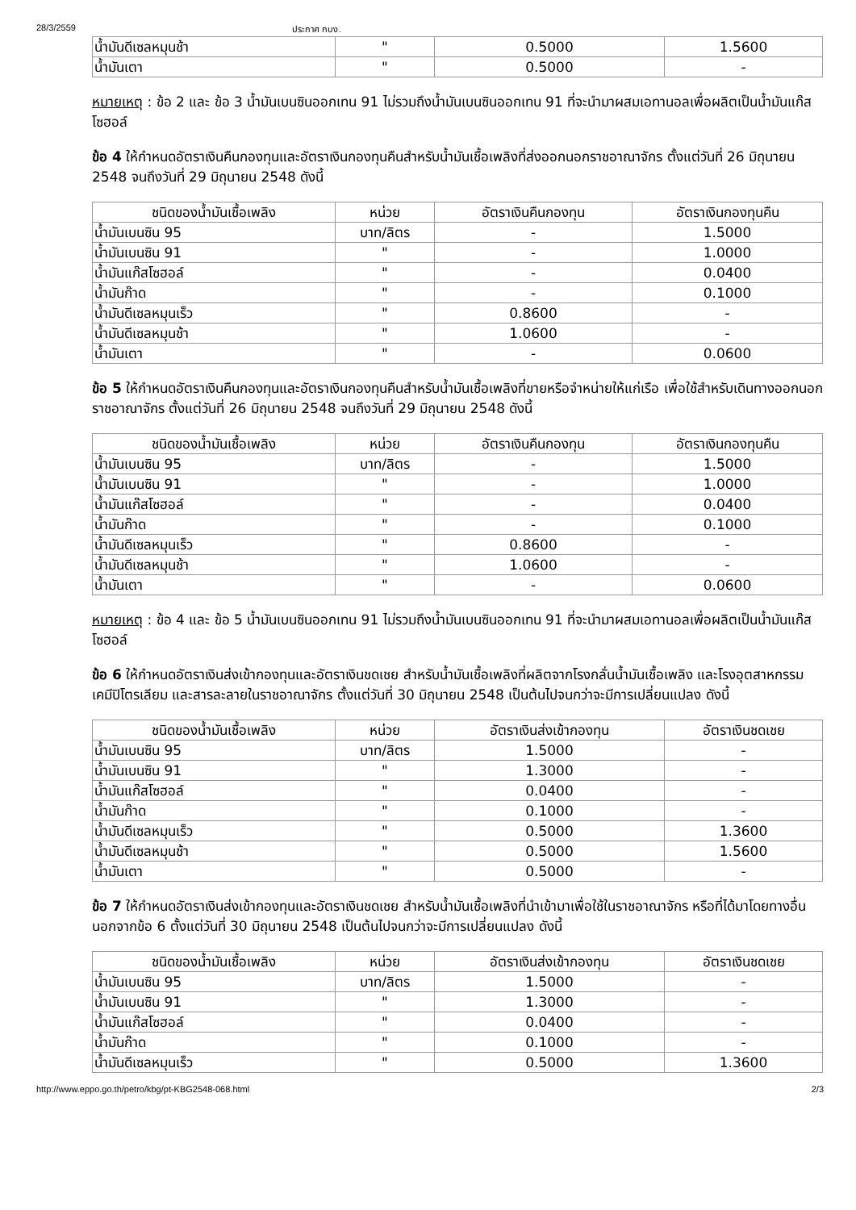28/3/2559 ประกาศ กบง.
| น้ำมันดีเซลหมุนช้า | " | 0.5000 | 1.5600 |
| น้ำมันเตา | " | 0.5000 | - |
หมายเหตุ : ข้อ 2 และ ข้อ 3 น้ำมันเบนซินออกเทน 91 ไม่รวมถึงน้ำมันเบนซินออกเทน 91 ที่จะนำมาผสมเอทานอลเพื่อผลิตเป็นน้ำมันแก๊สโซฮอล์
ข้อ 4 ให้กำหนดอัตราเงินคืนกองทุนและอัตราเงินกองทุนคืนสำหรับน้ำมันเชื้อเพลิงที่ส่งออกนอกราชอาณาจักร ตั้งแต่วันที่ 26 มิถุนายน 2548 จนถึงวันที่ 29 มิถุนายน 2548 ดังนี้
| ชนิดของน้ำมันเชื้อเพลิง | หน่วย | อัตราเงินคืนกองทุน | อัตราเงินกองทุนคืน |
| --- | --- | --- | --- |
| น้ำมันเบนซิน 95 | บาท/ลิตร | - | 1.5000 |
| น้ำมันเบนซิน 91 | " | - | 1.0000 |
| น้ำมันแก๊สโซฮอล์ | " | - | 0.0400 |
| น้ำมันก๊าด | " | - | 0.1000 |
| น้ำมันดีเซลหมุนเร็ว | " | 0.8600 | - |
| น้ำมันดีเซลหมุนช้า | " | 1.0600 | - |
| น้ำมันเตา | " | - | 0.0600 |
ข้อ 5 ให้กำหนดอัตราเงินคืนกองทุนและอัตราเงินกองทุนคืนสำหรับน้ำมันเชื้อเพลิงที่ขายหรือจำหน่ายให้แก่เรือ เพื่อใช้สำหรับเดินทางออกนอกราชอาณาจักร ตั้งแต่วันที่ 26 มิถุนายน 2548 จนถึงวันที่ 29 มิถุนายน 2548 ดังนี้
| ชนิดของน้ำมันเชื้อเพลิง | หน่วย | อัตราเงินคืนกองทุน | อัตราเงินกองทุนคืน |
| --- | --- | --- | --- |
| น้ำมันเบนซิน 95 | บาท/ลิตร | - | 1.5000 |
| น้ำมันเบนซิน 91 | " | - | 1.0000 |
| น้ำมันแก๊สโซฮอล์ | " | - | 0.0400 |
| น้ำมันก๊าด | " | - | 0.1000 |
| น้ำมันดีเซลหมุนเร็ว | " | 0.8600 | - |
| น้ำมันดีเซลหมุนช้า | " | 1.0600 | - |
| น้ำมันเตา | " | - | 0.0600 |
หมายเหตุ : ข้อ 4 และ ข้อ 5 น้ำมันเบนซินออกเทน 91 ไม่รวมถึงน้ำมันเบนซินออกเทน 91 ที่จะนำมาผสมเอทานอลเพื่อผลิตเป็นน้ำมันแก๊สโซฮอล์
ข้อ 6 ให้กำหนดอัตราเงินส่งเข้ากองทุนและอัตราเงินชดเชย สำหรับน้ำมันเชื้อเพลิงที่ผลิตจากโรงกลั่นน้ำมันเชื้อเพลิง และโรงอุตสาหกรรมเคมีปิโตรเลียม และสารละลายในราชอาณาจักร ตั้งแต่วันที่ 30 มิถุนายน 2548 เป็นต้นไปจนกว่าจะมีการเปลี่ยนแปลง ดังนี้
| ชนิดของน้ำมันเชื้อเพลิง | หน่วย | อัตราเงินส่งเข้ากองทุน | อัตราเงินชดเชย |
| --- | --- | --- | --- |
| น้ำมันเบนซิน 95 | บาท/ลิตร | 1.5000 | - |
| น้ำมันเบนซิน 91 | " | 1.3000 | - |
| น้ำมันแก๊สโซฮอล์ | " | 0.0400 | - |
| น้ำมันก๊าด | " | 0.1000 | - |
| น้ำมันดีเซลหมุนเร็ว | " | 0.5000 | 1.3600 |
| น้ำมันดีเซลหมุนช้า | " | 0.5000 | 1.5600 |
| น้ำมันเตา | " | 0.5000 | - |
ข้อ 7 ให้กำหนดอัตราเงินส่งเข้ากองทุนและอัตราเงินชดเชย สำหรับน้ำมันเชื้อเพลิงที่นำเข้ามาเพื่อใช้ในราชอาณาจักร หรือที่ได้มาโดยทางอื่นนอกจากข้อ 6 ตั้งแต่วันที่ 30 มิถุนายน 2548 เป็นต้นไปจนกว่าจะมีการเปลี่ยนแปลง ดังนี้
| ชนิดของน้ำมันเชื้อเพลิง | หน่วย | อัตราเงินส่งเข้ากองทุน | อัตราเงินชดเชย |
| --- | --- | --- | --- |
| น้ำมันเบนซิน 95 | บาท/ลิตร | 1.5000 | - |
| น้ำมันเบนซิน 91 | " | 1.3000 | - |
| น้ำมันแก๊สโซฮอล์ | " | 0.0400 | - |
| น้ำมันก๊าด | " | 0.1000 | - |
| น้ำมันดีเซลหมุนเร็ว | " | 0.5000 | 1.3600 |
http://www.eppo.go.th/petro/kbg/pt-KBG2548-068.html 2/3